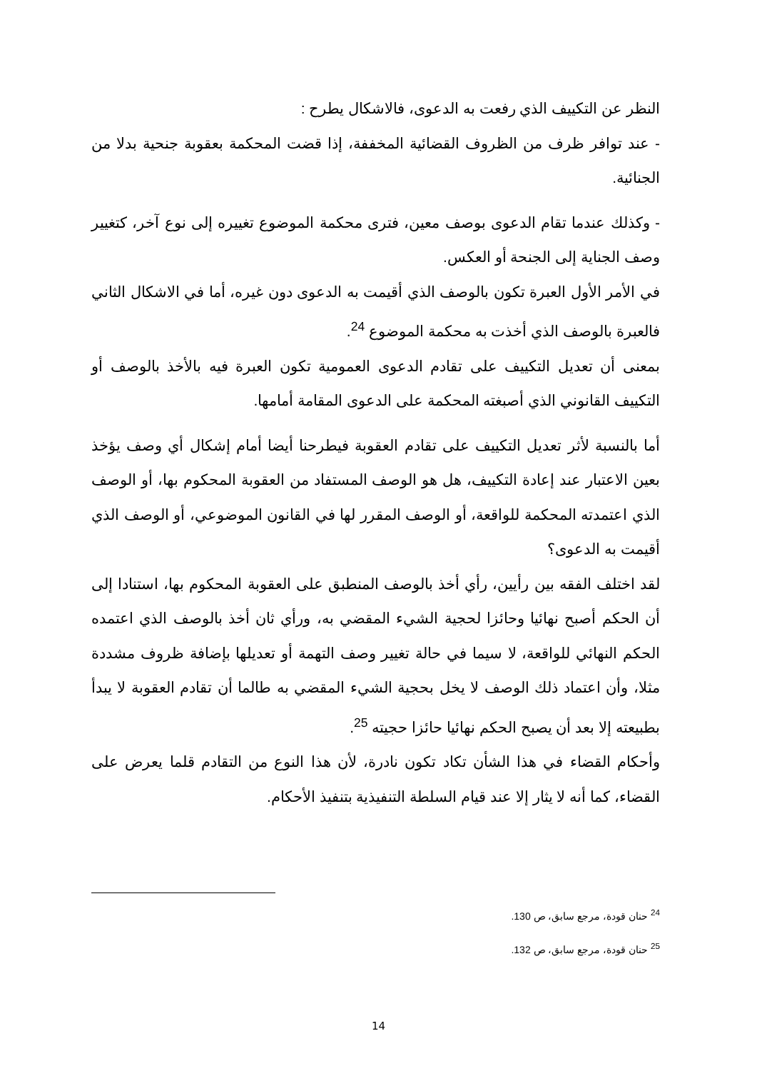النظر عن التكييف الذي رفعت به الدعوى، فالاشكال يطرح :
- عند توافر ظرف من الظروف القضائية المخففة، إذا قضت المحكمة بعقوبة جنحية بدلا من الجنائية.
- وكذلك عندما تقام الدعوى بوصف معين، فترى محكمة الموضوع تغييره إلى نوع آخر، كتغيير وصف الجناية إلى الجنحة أو العكس.
في الأمر الأول العبرة تكون بالوصف الذي أقيمت به الدعوى دون غيره، أما في الاشكال الثاني فالعبرة بالوصف الذي أخذت به محكمة الموضوع <sup>24</sup>.
بمعنى أن تعديل التكييف على تقادم الدعوى العمومية تكون العبرة فيه بالأخذ بالوصف أو التكييف القانوني الذي أصبغته المحكمة على الدعوى المقامة أمامها.
أما بالنسبة لأثر تعديل التكييف على تقادم العقوبة فيطرحنا أيضا أمام إشكال أي وصف يؤخذ بعين الاعتبار عند إعادة التكييف، هل هو الوصف المستفاد من العقوبة المحكوم بها، أو الوصف الذي اعتمدته المحكمة للواقعة، أو الوصف المقرر لها في القانون الموضوعي، أو الوصف الذي أقيمت به الدعوى؟
لقد اختلف الفقه بين رأيين، رأي أخذ بالوصف المنطبق على العقوبة المحكوم بها، استنادا إلى أن الحكم أصبح نهائيا وحائزا لحجية الشيء المقضي به، ورأي ثان أخذ بالوصف الذي اعتمده الحكم النهائي للواقعة، لا سيما في حالة تغيير وصف التهمة أو تعديلها بإضافة ظروف مشددة مثلا، وأن اعتماد ذلك الوصف لا يخل بحجية الشيء المقضي به طالما أن تقادم العقوبة لا يبدأ بطبيعته إلا بعد أن يصبح الحكم نهائيا حائزا حجيته <sup>25</sup>.
وأحكام القضاء في هذا الشأن تكاد تكون نادرة، لأن هذا النوع من التقادم قلما يعرض على القضاء، كما أنه لا يثار إلا عند قيام السلطة التنفيذية بتنفيذ الأحكام.
<sup>24</sup> حنان قودة، مرجع سابق، ص 130.
<sup>25</sup> حنان قودة، مرجع سابق، ص 132.
14